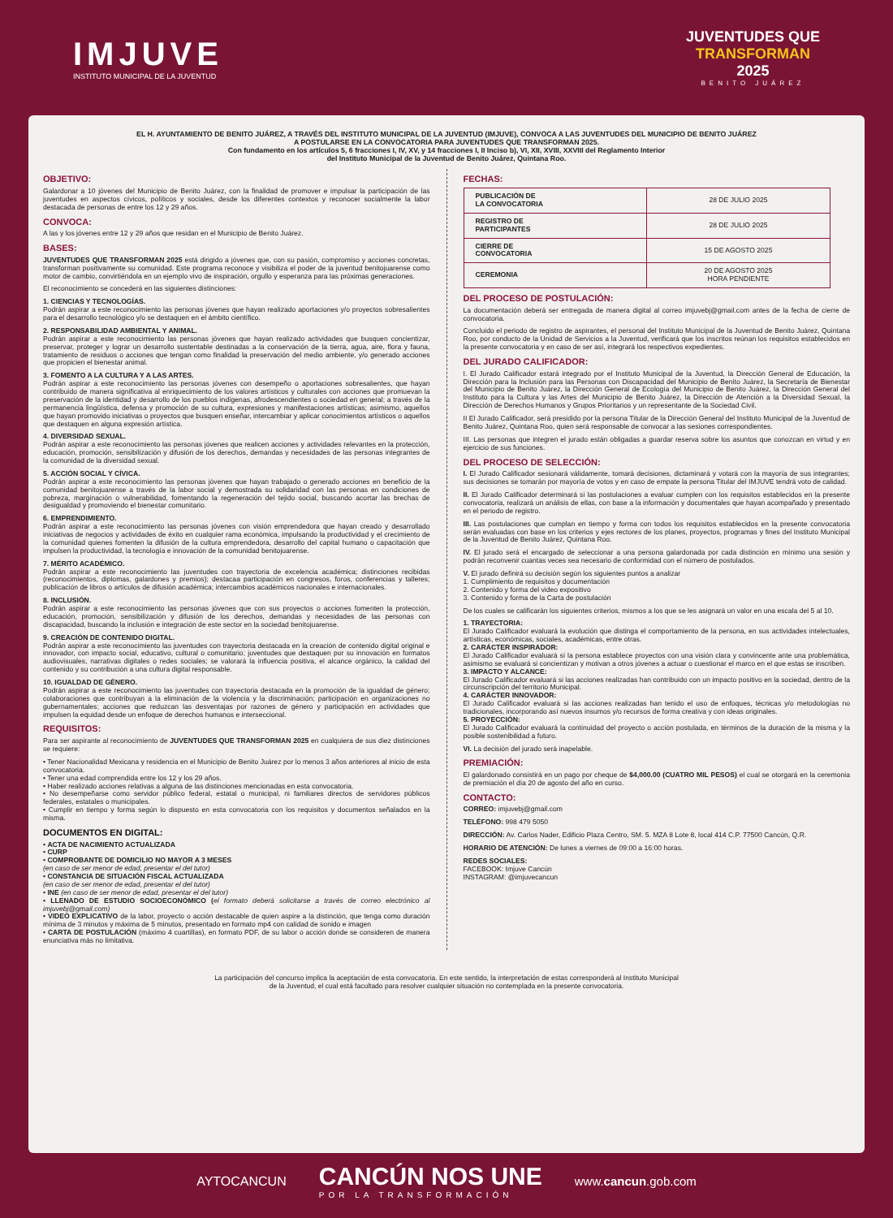IMJUVE
INSTITUTO MUNICIPAL DE LA JUVENTUD
JUVENTUDES QUE
TRANSFORMAN
2025
BENITO JUÁREZ
EL H. AYUNTAMIENTO DE BENITO JUÁREZ, A TRAVÉS DEL INSTITUTO MUNICIPAL DE LA JUVENTUD (IMJUVE), CONVOCA A LAS JUVENTUDES DEL MUNICIPIO DE BENITO JUÁREZ
A POSTULARSE EN LA CONVOCATORIA PARA JUVENTUDES QUE TRANSFORMAN 2025.
Con fundamento en los artículos 5, 6 fracciones I, IV, XV, y 14 fracciones I, II Inciso b), VI, XII, XVIII, XXVIII del Reglamento Interior
del Instituto Municipal de la Juventud de Benito Juárez, Quintana Roo.
OBJETIVO:
Galardonar a 10 jóvenes del Municipio de Benito Juárez, con la finalidad de promover e impulsar la participación de las juventudes en aspectos cívicos, políticos y sociales, desde los diferentes contextos y reconocer socialmente la labor destacada de personas de entre los 12 y 29 años.
CONVOCA:
A las y los jóvenes entre 12 y 29 años que residan en el Municipio de Benito Juárez.
BASES:
JUVENTUDES QUE TRANSFORMAN 2025 está dirigido a jóvenes que, con su pasión, compromiso y acciones concretas, transforman positivamente su comunidad. Este programa reconoce y visibiliza el poder de la juventud benitojuarense como motor de cambio, convirtiéndola en un ejemplo vivo de inspiración, orgullo y esperanza para las próximas generaciones.
El reconocimiento se concederá en las siguientes distinciones:
1. CIENCIAS Y TECNOLOGÍAS.
Podrán aspirar a este reconocimiento las personas jóvenes que hayan realizado aportaciones y/o proyectos sobresalientes para el desarrollo tecnológico y/o se destaquen en el ámbito científico.
2. RESPONSABILIDAD AMBIENTAL Y ANIMAL.
Podrán aspirar a este reconocimiento las personas jóvenes que hayan realizado actividades que busquen concientizar, preservar, proteger y lograr un desarrollo sustentable destinadas a la conservación de la tierra, agua, aire, flora y fauna, tratamiento de residuos o acciones que tengan como finalidad la preservación del medio ambiente, y/o generado acciones que propicien el bienestar animal.
3. FOMENTO A LA CULTURA Y A LAS ARTES.
Podrán aspirar a este reconocimiento las personas jóvenes con desempeño o aportaciones sobresalientes, que hayan contribuido de manera significativa al enriquecimiento de los valores artísticos y culturales con acciones que promuevan la preservación de la identidad y desarrollo de los pueblos indígenas, afrodescendientes o sociedad en general; a través de la permanencia lingüística, defensa y promoción de su cultura, expresiones y manifestaciones artísticas; asimismo, aquellos que hayan promovido iniciativas o proyectos que busquen enseñar, intercambiar y aplicar conocimientos artísticos o aquellos que destaquen en alguna expresión artística.
4. DIVERSIDAD SEXUAL.
Podrán aspirar a este reconocimiento las personas jóvenes que realicen acciones y actividades relevantes en la protección, educación, promoción, sensibilización y difusión de los derechos, demandas y necesidades de las personas integrantes de la comunidad de la diversidad sexual.
5. ACCIÓN SOCIAL Y CÍVICA.
Podrán aspirar a este reconocimiento las personas jóvenes que hayan trabajado o generado acciones en beneficio de la comunidad benitojuarense a través de la labor social y demostrada su solidaridad con las personas en condiciones de pobreza, marginación o vulnerabilidad, fomentando la regeneración del tejido social, buscando acortar las brechas de desigualdad y promoviendo el bienestar comunitario.
6. EMPRENDIMIENTO.
Podrán aspirar a este reconocimiento las personas jóvenes con visión emprendedora que hayan creado y desarrollado iniciativas de negocios y actividades de éxito en cualquier rama económica, impulsando la productividad y el crecimiento de la comunidad quienes fomenten la difusión de la cultura emprendedora, desarrollo del capital humano o capacitación que impulsen la productividad, la tecnología e innovación de la comunidad benitojuarense.
7. MÉRITO ACADÉMICO.
Podrán aspirar a este reconocimiento las juventudes con trayectoria de excelencia académica; distinciones recibidas (reconocimientos, diplomas, galardones y premios); destacaa participación en congresos, foros, conferencias y talleres; publicación de libros o artículos de difusión académica; intercambios académicos nacionales e internacionales.
8. INCLUSIÓN.
Podrán aspirar a este reconocimiento las personas jóvenes que con sus proyectos o acciones fomenten la protección, educación, promoción, sensibilización y difusión de los derechos, demandas y necesidades de las personas con discapacidad, buscando la inclusión e integración de este sector en la sociedad benitojuarense.
9. CREACIÓN DE CONTENIDO DIGITAL.
Podrán aspirar a este reconocimiento las juventudes con trayectoria destacada en la creación de contenido digital original e innovador, con impacto social, educativo, cultural o comunitario; juventudes que destaquen por su innovación en formatos audiovisuales, narrativas digitales o redes sociales; se valorará la influencia positiva, el alcance orgánico, la calidad del contenido y su contribución a una cultura digital responsable.
10. IGUALDAD DE GÉNERO.
Podrán aspirar a este reconocimiento las juventudes con trayectoria destacada en la promoción de la igualdad de género; colaboraciones que contribuyan a la eliminación de la violencia y la discriminación; participación en organizaciones no gubernamentales; acciones que reduzcan las desventajas por razones de género y participación en actividades que impulsen la equidad desde un enfoque de derechos humanos e interseccional.
REQUISITOS:
Para ser aspirante al reconocimiento de JUVENTUDES QUE TRANSFORMAN 2025 en cualquiera de sus diez distinciones se requiere:
• Tener Nacionalidad Mexicana y residencia en el Municipio de Benito Juárez por lo menos 3 años anteriores al inicio de esta convocatoria.
• Tener una edad comprendida entre los 12 y los 29 años.
• Haber realizado acciones relativas a alguna de las distinciones mencionadas en esta convocatoria.
• No desempeñarse como servidor público federal, estatal o municipal, ni familiares directos de servidores públicos federales, estatales o municipales.
• Cumplir en tiempo y forma según lo dispuesto en esta convocatoria con los requisitos y documentos señalados en la misma.
DOCUMENTOS EN DIGITAL:
• ACTA DE NACIMIENTO ACTUALIZADA
• CURP
• COMPROBANTE DE DOMICILIO NO MAYOR A 3 MESES
(en caso de ser menor de edad, presentar el del tutor)
• CONSTANCIA DE SITUACIÓN FISCAL ACTUALIZADA
(en caso de ser menor de edad, presentar el del tutor)
• INE (en caso de ser menor de edad, presentar el del tutor)
• LLENADO DE ESTUDIO SOCIOECONÓMICO (el formato deberá solicitarse a través de correo electrónico al imjuvebj@gmail.com)
• VIDEO EXPLICATIVO de la labor, proyecto o acción destacable de quien aspire a la distinción, que tenga como duración mínima de 3 minutos y máxima de 5 minutos, presentado en formato mp4 con calidad de sonido e imagen
• CARTA DE POSTULACIÓN (máximo 4 cuartillas), en formato PDF, de su labor o acción donde se consideren de manera enunciativa más no limitativa.
FECHAS:
| PUBLICACIÓN DE LA CONVOCATORIA | 28 DE JULIO 2025 |
| REGISTRO DE PARTICIPANTES | 28 DE JULIO 2025 |
| CIERRE DE CONVOCATORIA | 15 DE AGOSTO 2025 |
| CEREMONIA | 20 DE AGOSTO 2025 HORA PENDIENTE |
DEL PROCESO DE POSTULACIÓN:
La documentación deberá ser entregada de manera digital al correo imjuvebj@gmail.com antes de la fecha de cierre de convocatoria.
Concluido el periodo de registro de aspirantes, el personal del Instituto Municipal de la Juventud de Benito Juárez, Quintana Roo, por conducto de la Unidad de Servicios a la Juventud, verificará que los inscritos reúnan los requisitos establecidos en la presente convocatoria y en caso de ser así, integrará los respectivos expedientes.
DEL JURADO CALIFICADOR:
I. El Jurado Calificador estará integrado por el Instituto Municipal de la Juventud, la Dirección General de Educación, la Dirección para la Inclusión para las Personas con Discapacidad del Municipio de Benito Juárez, la Secretaría de Bienestar del Municipio de Benito Juárez, la Dirección General de Ecología del Municipio de Benito Juárez, la Dirección General del Instituto para la Cultura y las Artes del Municipio de Benito Juárez, la Dirección de Atención a la Diversidad Sexual, la Dirección de Derechos Humanos y Grupos Prioritarios y un representante de la Sociedad Civil.
II El Jurado Calificador, será presidido por la persona Titular de la Dirección General del Instituto Municipal de la Juventud de Benito Juárez, Quintana Roo, quien será responsable de convocar a las sesiones correspondientes.
III. Las personas que integren el jurado están obligadas a guardar reserva sobre los asuntos que conozcan en virtud y en ejercicio de sus funciones.
DEL PROCESO DE SELECCIÓN:
I. El Jurado Calificador sesionará válidamente, tomará decisiones, dictaminará y votará con la mayoría de sus integrantes; sus decisiones se tomarán por mayoría de votos y en caso de empate la persona Titular del IMJUVE tendrá voto de calidad.
II. El Jurado Calificador determinará si las postulaciones a evaluar cumplen con los requisitos establecidos en la presente convocatoria, realizará un análisis de ellas, con base a la información y documentales que hayan acompañado y presentado en el periodo de registro.
III. Las postulaciones que cumplan en tiempo y forma con todos los requisitos establecidos en la presente convocatoria serán evaluadas con base en los criterios y ejes rectores de los planes, proyectos, programas y fines del Instituto Municipal de la Juventud de Benito Juárez, Quintana Roo.
IV. El jurado será el encargado de seleccionar a una persona galardonada por cada distinción en mínimo una sesión y podrán reconvenir cuantas veces sea necesario de conformidad con el número de postulados.
V. El jurado definirá su decisión según los siguientes puntos a analizar
1. Cumplimiento de requisitos y documentación
2. Contenido y forma del video expositivo
3. Contenido y forma de la Carta de postulación
De los cuales se calificarán los siguientes criterios, mismos a los que se les asignará un valor en una escala del 5 al 10.
1. TRAYECTORIA:
El Jurado Calificador evaluará la evolución que distinga el comportamiento de la persona, en sus actividades intelectuales, artísticas, económicas, sociales, académicas, entre otras.
2. CARÁCTER INSPIRADOR:
El Jurado Calificador evaluará sí la persona establece proyectos con una visión clara y convincente ante una problemática, asimismo se evaluará si concientizan y motivan a otros jóvenes a actuar o cuestionar el marco en el que estas se inscriben.
3. IMPACTO Y ALCANCE:
El Jurado Calificador evaluará si las acciones realizadas han contribuido con un impacto positivo en la sociedad, dentro de la circunscripción del territorio Municipal.
4. CARÁCTER INNOVADOR:
El Jurado Calificador evaluará si las acciones realizadas han tenido el uso de enfoques, técnicas y/o metodologías no tradicionales, incorporando así nuevos insumos y/o recursos de forma creativa y con ideas originales.
5. PROYECCIÓN:
El Jurado Calificador evaluará la continuidad del proyecto o acción postulada, en términos de la duración de la misma y la posible sostenibilidad a futuro.
VI. La decisión del jurado será inapelable.
PREMIACIÓN:
El galardonado consistirá en un pago por cheque de $4,000.00 (CUATRO MIL PESOS) el cual se otorgará en la ceremonia de premiación el día 20 de agosto del año en curso.
CONTACTO:
CORREO: imjuvebj@gmail.com
TELÉFONO: 998 479 5050
DIRECCIÓN: Av. Carlos Nader, Edificio Plaza Centro, SM. 5. MZA 8 Lote 8, local 414 C.P. 77500 Cancún, Q.R.
HORARIO DE ATENCIÓN: De lunes a viernes de 09:00 a 16:00 horas.
REDES SOCIALES:
FACEBOOK: Imjuve Cancún
INSTAGRAM: @imjuvecancun
La participación del concurso implica la aceptación de esta convocatoria. En este sentido, la interpretación de estas corresponderá al Instituto Municipal
de la Juventud, el cual está facultado para resolver cualquier situación no contemplada en la presente convocatoria.
AYTOCANCUN
CANCÚN NOS UNE
POR LA TRANSFORMACIÓN
www.cancun.gob.com